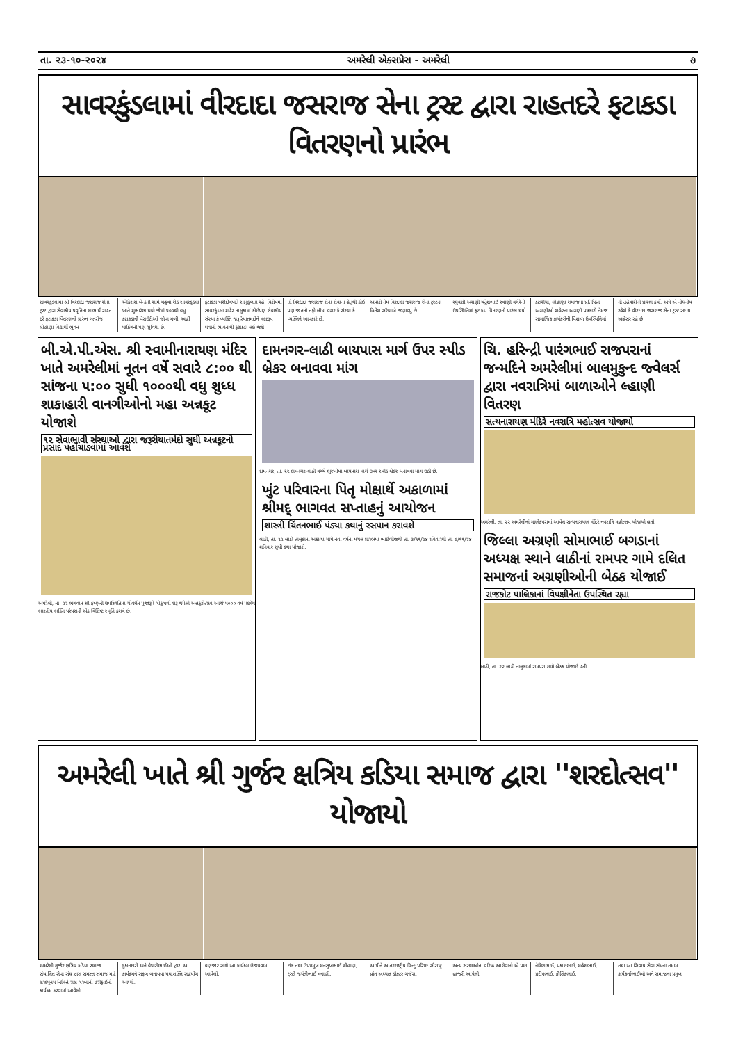તા. ૨૩-૧૦-૨૦૨૪ અમરેલી એક્સપ્રેસ - અમરેલી ૭
સાવરકુંડલામાં વીરદાદા જસરાજ સેના ટ્રસ્ટ દ્વારા રાહતદરે ફટાકડા વિતરણનો પ્રારંભ
સાવરકુંડલામાં શ્રી વિરદાદા જસરાજ સેના ટ્રસ્ટ દ્વારા સેવાકીય પ્રવૃતિના લાભાર્થે રાહત દરે ફટાકડા વિતરણનો પ્રારંભ ગતરોજ લોહાણા વિદ્યાર્થી ભુવન
એક્સિસ બેન્કની સામે મહુવા રોડ સાવરકુંડલા ખાતે શુભારંભ થયો જેમાં ૫૦૦થી વધુ ફટાકડાની વેરાઈટીઓ જોવા મળી. અહીં પાર્કિંગની પણ સુવિધા છે.
ફટાકડા ખરીદીવખતે સાનુકૂળતા રહે. વિશેષમાં સાવરકુંડલા શહેર તાલુકામાં કોઈપણ સેવાકીય સંસ્થા કે વ્યક્તિ જરૂરિયાતમંદોને મદદરૂપ થવાની ભાવનાથી ફટાકડા લઈ જશે
તો વિરદાદા જસરાજ સેના સેવાના હેતુથી કોઈ પણ જાતનો નફો લીધા વગર કે સંસ્થા કે વ્યક્તિને આવકારે છે.
અપાશે તેમ વિરદાદા જસરાજ સેના ટ્રસ્ટના હિતેશ સરૈયાએ જણાવ્યું છે.
રઘુવંશી અગ્રણી ચંદ્રેશભાઈ રવાણી વગેરેની ઉપસ્થિતિમાં ફટાકડા વિતરણનો પ્રારંભ થયો.
કટારીયા, લોહાણા સમાજના પ્રતિષ્ઠિત અગ્રણીઓ શહેરના અગ્રણી પત્રકારો તેમજ સામાજિક કાર્યકરોની વિશાળ ઉપસ્થિતિમાં
ની તહેવારોનો પ્રારંભ કર્યો. અત્રે એ નોંધનીય રહેશે કે વીરદાદા જસરાજ સેના ટ્રસ્ટ સદાય અગ્રેસર રહે છે.
બી.એ.પી.એસ. શ્રી સ્વામીનારાયણ મંદિર ખાતે અમરેલીમાં નૂતન વર્ષે સવારે ૮:૦૦ થી સાંજના ૫:૦૦ સુધી ૧૦૦૦થી વધુ શુધ્ધ શાકાહારી વાનગીઓનો મહા અન્નકૂટ યોજાશે
૧૨ સેવાભાવી સંસ્થાઓ દ્વારા જરૂરીયાતમંદો સુધી અન્નકૂટનો પ્રસાદ પહોંચાડવામાં આવશે
અમરેલી, તા. ૨૨ ભગવાન શ્રી કૃષ્ણની ઉપસ્થિતિમાં ગોવર્ધન પૂજારૂપે ગોકુળથી શરૂ થયેલો અન્નકૂટોત્સવ આજે ૫૦૦૦ વર્ષ પછીય ભારતીય ભક્તિ પરંપરાની એક વિશિષ્ટ સ્મૃતિ કરાવે છે.
દામનગર-લાઠી બાયપાસ માર્ગ ઉપર સ્પીડ બ્રેકર બનાવવા માંગ
દામનગર, તા. ૨૨ દામનગર-લાઠી વચ્ચે ભુરખીયા બાયપાસ માર્ગ ઉપર સ્પીડ બ્રેકર બનાવવા માંગ ઉઠી છે.
ખુંટ પરિવારના પિતૃ મોક્ષાર્થે અકાળામાં શ્રીમદ્ ભાગવત સપ્તાહનું આયોજન
શાસ્ત્રી ચિંતનભાઈ પંડયા કથાનું રસપાન કરાવશે
લાઠી, તા. ૨૨ લાઠી તાલુકાના અકાળા ગામે નવા વર્ષના મંગલ પ્રારંભમાં ભાઈબીજથી તા. ૩/૧૧/૨૪ રવિવારથી તા. ૯/૧૧/૨૪ શનિવાર સુધી કથા યોજાશે.
ચિ. હરિન્દ્રી પારંગભાઈ રાજપરાનાં જન્મદિને અમરેલીમાં બાલમુકુન્દ જ્વેલર્સ દ્વારા નવરાત્રિમાં બાળાઓને લ્હાણી વિતરણ
સત્યનારાયણ મંદિરે નવરાત્રિ મહોત્સવ યોજાયો
અમરેલી, તા. ૨૨ અમરેલીનાં માણેકપરામાં આવેલ સત્યનારાયણ મંદિરે નવરાત્રિ મહોત્સવ યોજાયો હતો.
જિલ્લા અગ્રણી સોમાભાઈ બગડાનાં અધ્યક્ષ સ્થાને લાઠીનાં રામપર ગામે દલિત સમાજનાં અગ્રણીઓની બેઠક યોજાઈ
રાજકોટ પાલિકાનાં વિપક્ષીનેતા ઉપસ્થિત રહ્યા
લાઠી, તા. ૨૨ લાઠી તાલુકામાં રામપરા ગામે બેઠક યોજાઈ હતી.
અમરેલી ખાતે શ્રી ગુર્જર ક્ષત્રિય કડિયા સમાજ દ્વારા ''શરદોત્સવ'' યોજાયો
અમરેલી ગુર્જર ક્ષત્રિય કડિયા સમાજ સંચાલિત સેવા સંઘ દ્વારા સમસ્ત સમાજ માટે શરદપૂનમ નિમિત્તે રાસ ગરબાની હરીફાઈનો કાર્યક્રમ કરવામાં આવેલો.
દુકાનદારો અને વેપારીભાઈઓ દ્વારા આ કાર્યક્રમને સફળ બનાવવા યથાશક્તિ સહયોગ આપ્યો.
વણજાર સાથે આ કાર્યક્રમ ઉજવવામાં આવેલો.
ટાંક તથા ઉપપ્રમુખ મનસુખભાઈ ચૌહાણ, ટ્રસ્ટી જયંતીભાઈ મનાણી.
આપીને આંતરરાષ્ટ્રીય હિન્દુ પરિષદ સૌરાષ્ટ્ર પ્રાંત અધ્યક્ષ ડોક્ટર ગજેરા.
અન્ય સંસ્થાઓના વરિષ્ઠ આગેવાનો એ પણ હાજરી આપેલી.
નેમિશભાઈ, પ્રકાશભાઈ, મહેશભાઈ, પ્રદીપભાઈ, કૌશિકભાઈ.
તથા આ સિવાય સેવા સંઘના તમામ કાર્યકર્તાભાઈઓ અને સમાજના પ્રમુખ.